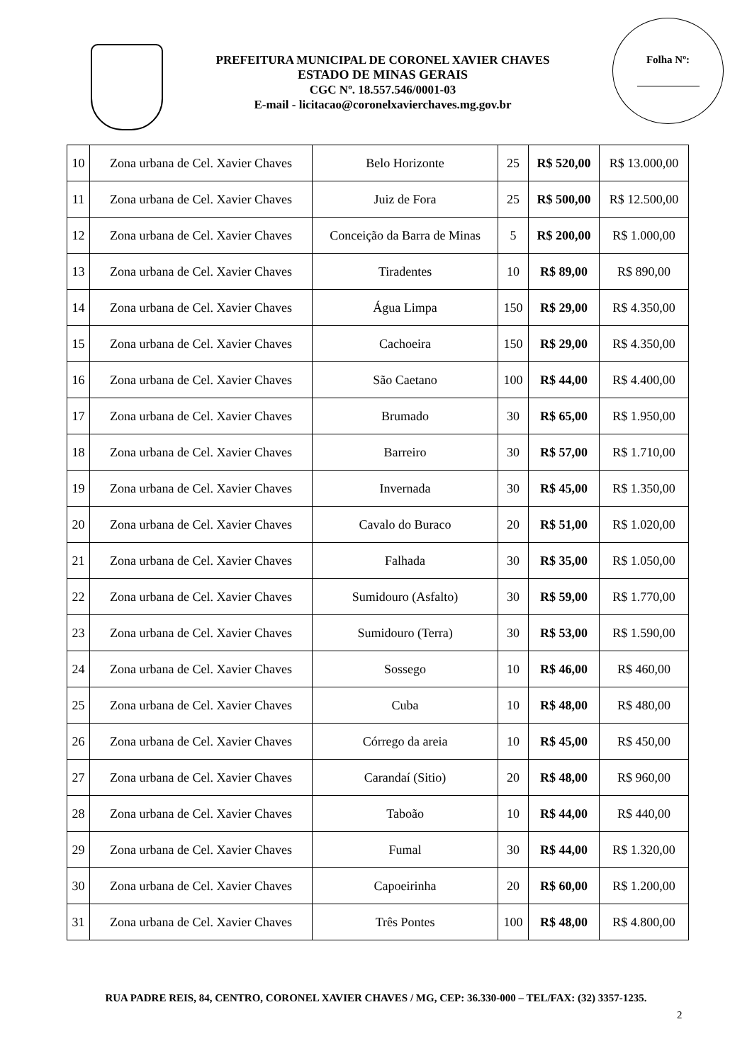PREFEITURA MUNICIPAL DE CORONEL XAVIER CHAVES
ESTADO DE MINAS GERAIS
CGC Nº. 18.557.546/0001-03
E-mail - licitacao@coronelxavierchaves.mg.gov.br
Folha Nº:
| 10 | Zona urbana de Cel. Xavier Chaves | Belo Horizonte | 25 | R$ 520,00 | R$ 13.000,00 |
| 11 | Zona urbana de Cel. Xavier Chaves | Juiz de Fora | 25 | R$ 500,00 | R$ 12.500,00 |
| 12 | Zona urbana de Cel. Xavier Chaves | Conceição da Barra de Minas | 5 | R$ 200,00 | R$ 1.000,00 |
| 13 | Zona urbana de Cel. Xavier Chaves | Tiradentes | 10 | R$ 89,00 | R$ 890,00 |
| 14 | Zona urbana de Cel. Xavier Chaves | Água Limpa | 150 | R$ 29,00 | R$ 4.350,00 |
| 15 | Zona urbana de Cel. Xavier Chaves | Cachoeira | 150 | R$ 29,00 | R$ 4.350,00 |
| 16 | Zona urbana de Cel. Xavier Chaves | São Caetano | 100 | R$ 44,00 | R$ 4.400,00 |
| 17 | Zona urbana de Cel. Xavier Chaves | Brumado | 30 | R$ 65,00 | R$ 1.950,00 |
| 18 | Zona urbana de Cel. Xavier Chaves | Barreiro | 30 | R$ 57,00 | R$ 1.710,00 |
| 19 | Zona urbana de Cel. Xavier Chaves | Invernada | 30 | R$ 45,00 | R$ 1.350,00 |
| 20 | Zona urbana de Cel. Xavier Chaves | Cavalo do Buraco | 20 | R$ 51,00 | R$ 1.020,00 |
| 21 | Zona urbana de Cel. Xavier Chaves | Falhada | 30 | R$ 35,00 | R$ 1.050,00 |
| 22 | Zona urbana de Cel. Xavier Chaves | Sumidouro (Asfalto) | 30 | R$ 59,00 | R$ 1.770,00 |
| 23 | Zona urbana de Cel. Xavier Chaves | Sumidouro (Terra) | 30 | R$ 53,00 | R$ 1.590,00 |
| 24 | Zona urbana de Cel. Xavier Chaves | Sossego | 10 | R$ 46,00 | R$ 460,00 |
| 25 | Zona urbana de Cel. Xavier Chaves | Cuba | 10 | R$ 48,00 | R$ 480,00 |
| 26 | Zona urbana de Cel. Xavier Chaves | Córrego da areia | 10 | R$ 45,00 | R$ 450,00 |
| 27 | Zona urbana de Cel. Xavier Chaves | Carandaí (Sitio) | 20 | R$ 48,00 | R$ 960,00 |
| 28 | Zona urbana de Cel. Xavier Chaves | Taboão | 10 | R$ 44,00 | R$ 440,00 |
| 29 | Zona urbana de Cel. Xavier Chaves | Fumal | 30 | R$ 44,00 | R$ 1.320,00 |
| 30 | Zona urbana de Cel. Xavier Chaves | Capoeirinha | 20 | R$ 60,00 | R$ 1.200,00 |
| 31 | Zona urbana de Cel. Xavier Chaves | Três Pontes | 100 | R$ 48,00 | R$ 4.800,00 |
RUA PADRE REIS, 84, CENTRO, CORONEL XAVIER CHAVES / MG, CEP: 36.330-000 – TEL/FAX: (32) 3357-1235.
2